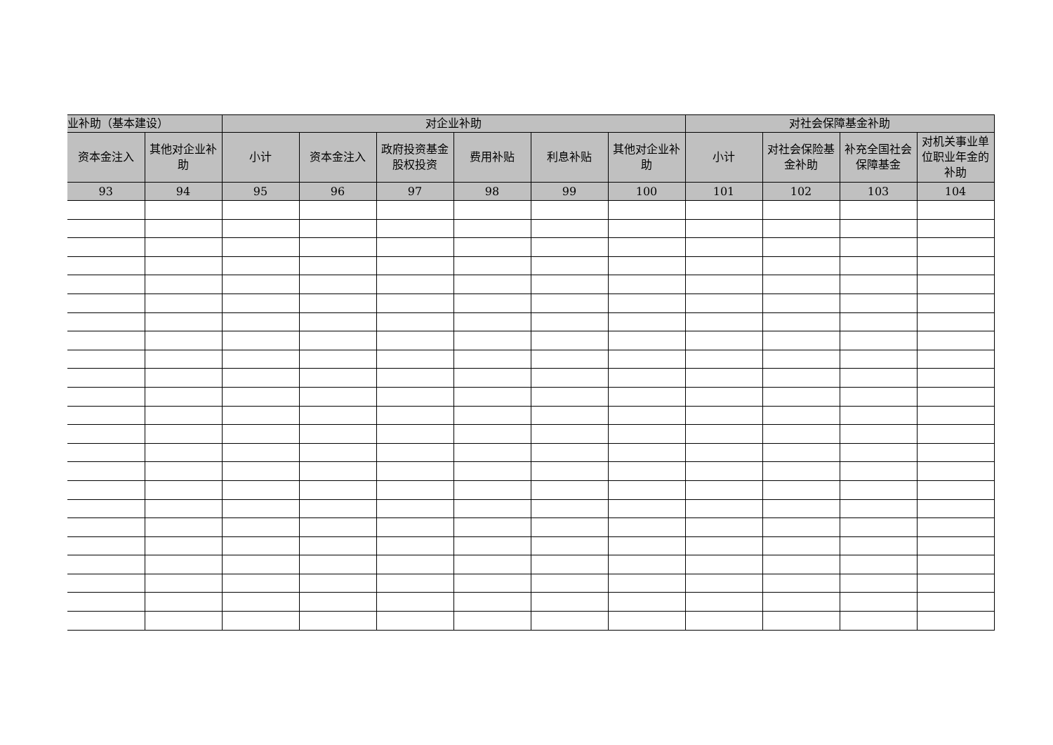| 业补助（基本建设） | | 对企业补助 | | | | | | 对社会保障基金补助 | | | |
| --- | --- | --- | --- | --- | --- | --- | --- | --- | --- | --- | --- |
| 资本金注入 | 其他对企业补助 | 小计 | 资本金注入 | 政府投资基金股权投资 | 费用补贴 | 利息补贴 | 其他对企业补助 | 小计 | 对社会保险基金补助 | 补充全国社会保障基金 | 对机关事业单位职业年金的补助 |
| 93 | 94 | 95 | 96 | 97 | 98 | 99 | 100 | 101 | 102 | 103 | 104 |